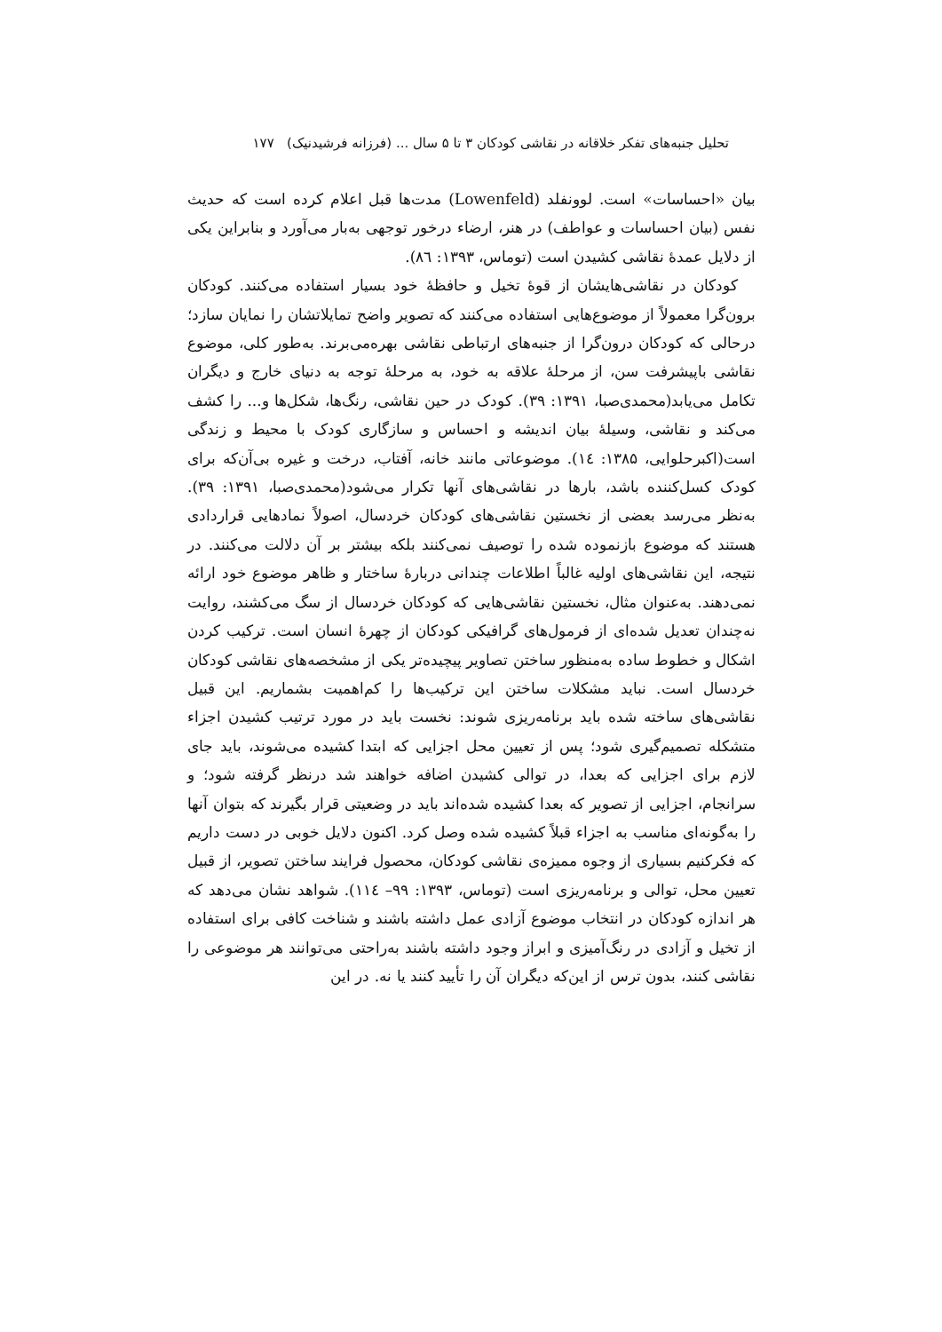تحلیل جنبه‌های تفکر خلاقانه در نقاشی کودکان ۳ تا ۵ سال ... (فرزانه فرشیدنیک) ۱۷۷
بیان «احساسات» است. لوونفلد (Lowenfeld) مدت‌ها قبل اعلام کرده است که حدیث نفس (بیان احساسات و عواطف) در هنر، ارضاء درخور توجهی به‌بار می‌آورد و بنابراین یکی از دلایل عمدهٔ نقاشی کشیدن است (توماس، ۱۳۹۳: ۸٦).
کودکان در نقاشی‌هایشان از قوهٔ تخیل و حافظهٔ خود بسیار استفاده می‌کنند. کودکان برون‌گرا معمولاً از موضوع‌هایی استفاده می‌کنند که تصویر واضح تمایلاتشان را نمایان سازد؛ درحالی که کودکان درون‌گرا از جنبه‌های ارتباطی نقاشی بهره‌می‌برند. به‌طور کلی، موضوع نقاشی باپیشرفت سن، از مرحلهٔ علاقه به خود، به مرحلهٔ توجه به دنیای خارج و دیگران تکامل می‌یابد(محمدی‌صبا، ۱۳۹۱: ۳۹). کودک در حین نقاشی، رنگ‌ها، شکل‌ها و... را کشف می‌کند و نقاشی، وسیلهٔ بیان اندیشه و احساس و سازگاری کودک با محیط و زندگی است(اکبرحلوایی، ۱۳۸۵: ١٤). موضوعاتی مانند خانه، آفتاب، درخت و غیره بی‌آن‌که برای کودک کسل‌کننده باشد، بارها در نقاشی‌های آنها تکرار می‌شود(محمدی‌صبا، ۱۳۹۱: ۳۹). به‌نظر می‌رسد بعضی از نخستین نقاشی‌های کودکان خردسال، اصولاً نمادهایی قراردادی هستند که موضوع بازنموده شده را توصیف نمی‌کنند بلکه بیشتر بر آن دلالت می‌کنند. در نتیجه، این نقاشی‌های اولیه غالباً اطلاعات چندانی دربارهٔ ساختار و ظاهر موضوع خود ارائه نمی‌دهند. به‌عنوان مثال، نخستین نقاشی‌هایی که کودکان خردسال از سگ می‌کشند، روایت نه‌چندان تعدیل شده‌ای از فرمول‌های گرافیکی کودکان از چهرهٔ انسان است. ترکیب کردن اشکال و خطوط ساده به‌منظور ساختن تصاویر پیچیده‌تر یکی از مشخصه‌های نقاشی کودکان خردسال است. نباید مشکلات ساختن این ترکیب‌ها را کم‌اهمیت بشماریم. این قبیل نقاشی‌های ساخته شده باید برنامه‌ریزی شوند: نخست باید در مورد ترتیب کشیدن اجزاء متشکله تصمیم‌گیری شود؛ پس از تعیین محل اجزایی که ابتدا کشیده می‌شوند، باید جای لازم برای اجزایی که بعدا، در توالی کشیدن اضافه خواهند شد درنظر گرفته شود؛ و سرانجام، اجزایی از تصویر که بعدا کشیده شده‌اند باید در وضعیتی قرار بگیرند که بتوان آنها را به‌گونه‌ای مناسب به اجزاء قبلاً کشیده شده وصل کرد. اکنون دلایل خوبی در دست داریم که فکرکنیم بسیاری از وجوه ممیزه‌ی نقاشی کودکان، محصول فرایند ساختن تصویر، از قبیل تعیین محل، توالی و برنامه‌ریزی است (توماس، ۱۳۹۳: ۹۹– ١١٤). شواهد نشان می‌دهد که هر اندازه کودکان در انتخاب موضوع آزادی عمل داشته باشند و شناخت کافی برای استفاده از تخیل و آزادی در رنگ‌آمیزی و ابراز وجود داشته باشند به‌راحتی می‌توانند هر موضوعی را نقاشی کنند، بدون ترس از این‌که دیگران آن را تأیید کنند یا نه. در این